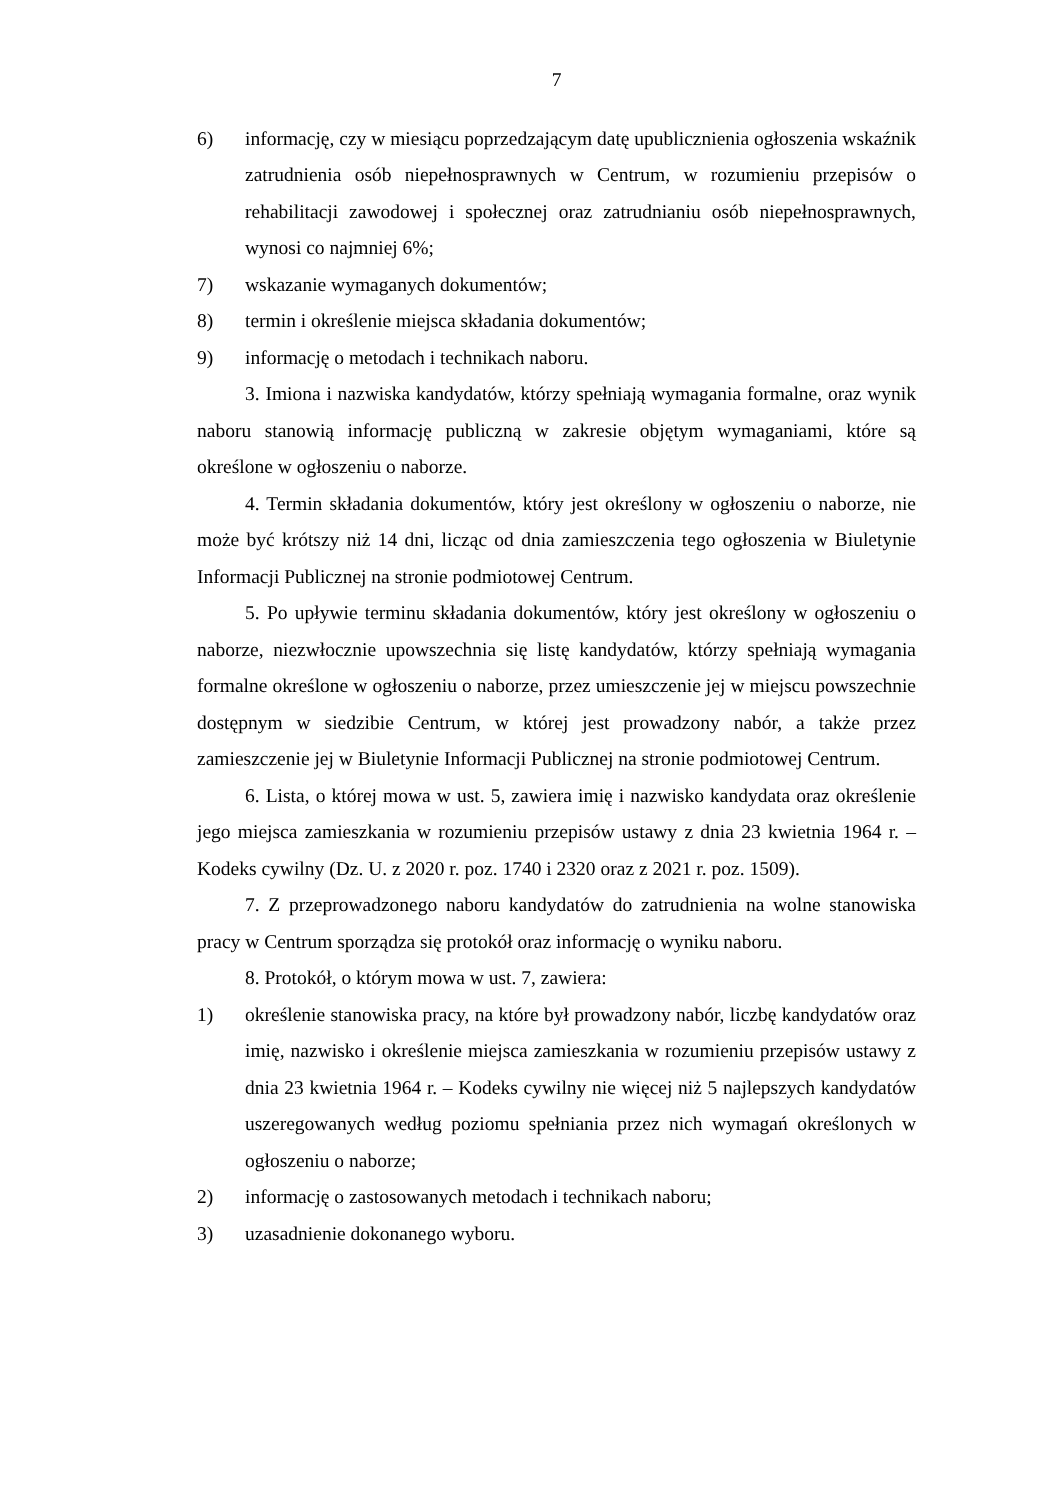7
6) informację, czy w miesiącu poprzedzającym datę upublicznienia ogłoszenia wskaźnik zatrudnienia osób niepełnosprawnych w Centrum, w rozumieniu przepisów o rehabilitacji zawodowej i społecznej oraz zatrudnianiu osób niepełnosprawnych, wynosi co najmniej 6%;
7) wskazanie wymaganych dokumentów;
8) termin i określenie miejsca składania dokumentów;
9) informację o metodach i technikach naboru.
3. Imiona i nazwiska kandydatów, którzy spełniają wymagania formalne, oraz wynik naboru stanowią informację publiczną w zakresie objętym wymaganiami, które są określone w ogłoszeniu o naborze.
4. Termin składania dokumentów, który jest określony w ogłoszeniu o naborze, nie może być krótszy niż 14 dni, licząc od dnia zamieszczenia tego ogłoszenia w Biuletynie Informacji Publicznej na stronie podmiotowej Centrum.
5. Po upływie terminu składania dokumentów, który jest określony w ogłoszeniu o naborze, niezwłocznie upowszechnia się listę kandydatów, którzy spełniają wymagania formalne określone w ogłoszeniu o naborze, przez umieszczenie jej w miejscu powszechnie dostępnym w siedzibie Centrum, w której jest prowadzony nabór, a także przez zamieszczenie jej w Biuletynie Informacji Publicznej na stronie podmiotowej Centrum.
6. Lista, o której mowa w ust. 5, zawiera imię i nazwisko kandydata oraz określenie jego miejsca zamieszkania w rozumieniu przepisów ustawy z dnia 23 kwietnia 1964 r. – Kodeks cywilny (Dz. U. z 2020 r. poz. 1740 i 2320 oraz z 2021 r. poz. 1509).
7. Z przeprowadzonego naboru kandydatów do zatrudnienia na wolne stanowiska pracy w Centrum sporządza się protokół oraz informację o wyniku naboru.
8. Protokół, o którym mowa w ust. 7, zawiera:
1) określenie stanowiska pracy, na które był prowadzony nabór, liczbę kandydatów oraz imię, nazwisko i określenie miejsca zamieszkania w rozumieniu przepisów ustawy z dnia 23 kwietnia 1964 r. – Kodeks cywilny nie więcej niż 5 najlepszych kandydatów uszeregowanych według poziomu spełniania przez nich wymagań określonych w ogłoszeniu o naborze;
2) informację o zastosowanych metodach i technikach naboru;
3) uzasadnienie dokonanego wyboru.